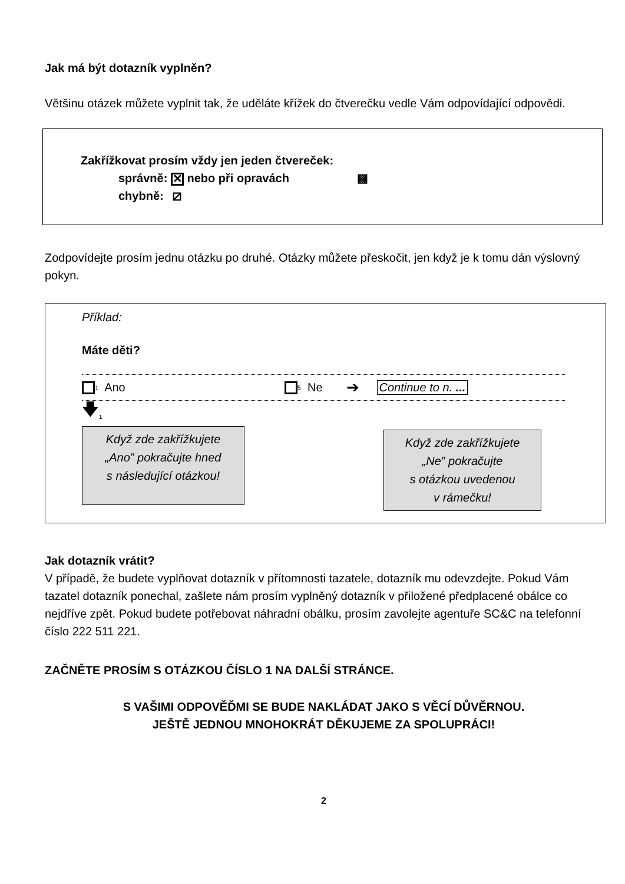Jak má být dotazník vyplněn?
Většinu otázek můžete vyplnit tak, že uděláte křížek do čtverečku vedle Vám odpovídající odpovědi.
Zakřížkovat prosím vždy jen jeden čtvereček:
správně: ✕ nebo při opravách ▩
chybně: ⧄
Zodpovídejte prosím jednu otázku po druhé. Otázky můžete přeskočit, jen když je k tomu dán výslovný pokyn.
Příklad:
Máte děti?
<sub>1</sub> Ano <sub>5</sub> Ne ➔ Continue to n. ...
🡇<sub>1</sub>
Když zde zakřížkujete
„Ano” pokračujte hned
s následující otázkou!
Když zde zakřížkujete
„Ne” pokračujte
s otázkou uvedenou
v rámečku!
Jak dotazník vrátit?
V případě, že budete vyplňovat dotazník v přítomnosti tazatele, dotazník mu odevzdejte. Pokud Vám tazatel dotazník ponechal, zašlete nám prosím vyplněný dotazník v přiložené předplacené obálce co nejdříve zpět. Pokud budete potřebovat náhradní obálku, prosím zavolejte agentuře SC&C na telefonní číslo 222 511 221.
ZAČNĚTE PROSÍM S OTÁZKOU ČÍSLO 1 NA DALŠÍ STRÁNCE.
S VAŠIMI ODPOVĚĎMI SE BUDE NAKLÁDAT JAKO S VĚCÍ DŮVĚRNOU.
JEŠTĚ JEDNOU MNOHOKRÁT DĚKUJEME ZA SPOLUPRÁCI!
2